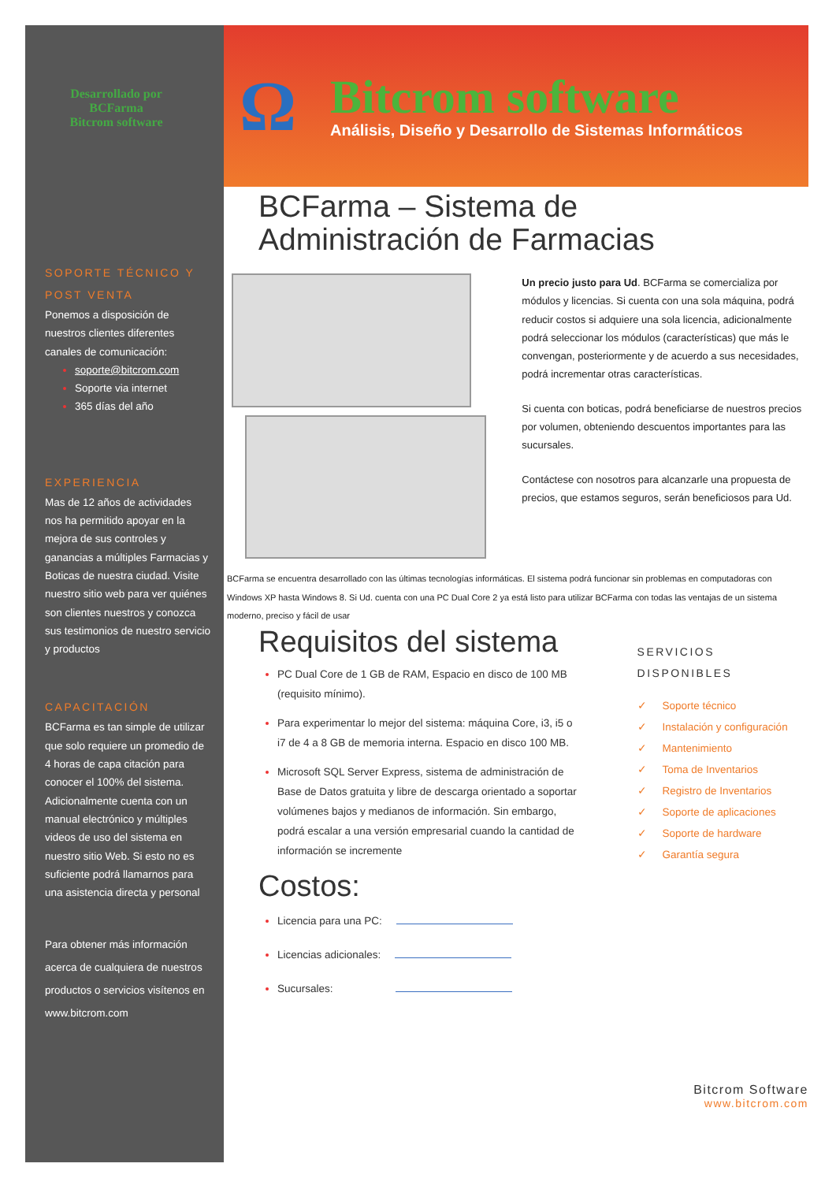Desarrollado por
BCFarma
Bitcrom software
SOPORTE TÉCNICO Y
POST VENTA
Ponemos a disposición de nuestros clientes diferentes canales de comunicación:
soporte@bitcrom.com
Soporte via internet
365 días del año
EXPERIENCIA
Mas de 12 años de actividades nos ha permitido apoyar en la mejora de sus controles y ganancias a múltiples Farmacias y Boticas de nuestra ciudad. Visite nuestro sitio web para ver quiénes son clientes nuestros y conozca sus testimonios de nuestro servicio y productos
CAPACITACIÓN
BCFarma es tan simple de utilizar que solo requiere un promedio de 4 horas de capa citación para conocer el 100% del sistema. Adicionalmente cuenta con un manual electrónico y múltiples videos de uso del sistema en nuestro sitio Web. Si esto no es suficiente podrá llamarnos para una asistencia directa y personal
Para obtener más información acerca de cualquiera de nuestros productos o servicios visítenos en www.bitcrom.com
Ω
Bitcrom software
Análisis, Diseño y Desarrollo de Sistemas Informáticos
BCFarma – Sistema de
Administración de Farmacias
Un precio justo para Ud. BCFarma se comercializa por módulos y licencias. Si cuenta con una sola máquina, podrá reducir costos si adquiere una sola licencia, adicionalmente podrá seleccionar los módulos (características) que más le convengan, posteriormente y de acuerdo a sus necesidades, podrá incrementar otras características.
Si cuenta con boticas, podrá beneficiarse de nuestros precios por volumen, obteniendo descuentos importantes para las sucursales.
Contáctese con nosotros para alcanzarle una propuesta de precios, que estamos seguros, serán beneficiosos para Ud.
BCFarma se encuentra desarrollado con las últimas tecnologías informáticas. El sistema podrá funcionar sin problemas en computadoras con Windows XP hasta Windows 8. Si Ud. cuenta con una PC Dual Core 2 ya está listo para utilizar BCFarma con todas las ventajas de un sistema moderno, preciso y fácil de usar
Requisitos del sistema
PC Dual Core de 1 GB de RAM, Espacio en disco de 100 MB (requisito mínimo).
Para experimentar lo mejor del sistema: máquina Core, i3, i5 o i7 de 4 a 8 GB de memoria interna. Espacio en disco 100 MB.
Microsoft SQL Server Express, sistema de administración de Base de Datos gratuita y libre de descarga orientado a soportar volúmenes bajos y medianos de información. Sin embargo, podrá escalar a una versión empresarial cuando la cantidad de información se incremente
Costos:
Licencia para una PC:
Licencias adicionales:
Sucursales:
SERVICIOS DISPONIBLES
✓ Soporte técnico
✓ Instalación y configuración
✓ Mantenimiento
✓ Toma de Inventarios
✓ Registro de Inventarios
✓ Soporte de aplicaciones
✓ Soporte de hardware
✓ Garantía segura
Bitcrom Software
www.bitcrom.com